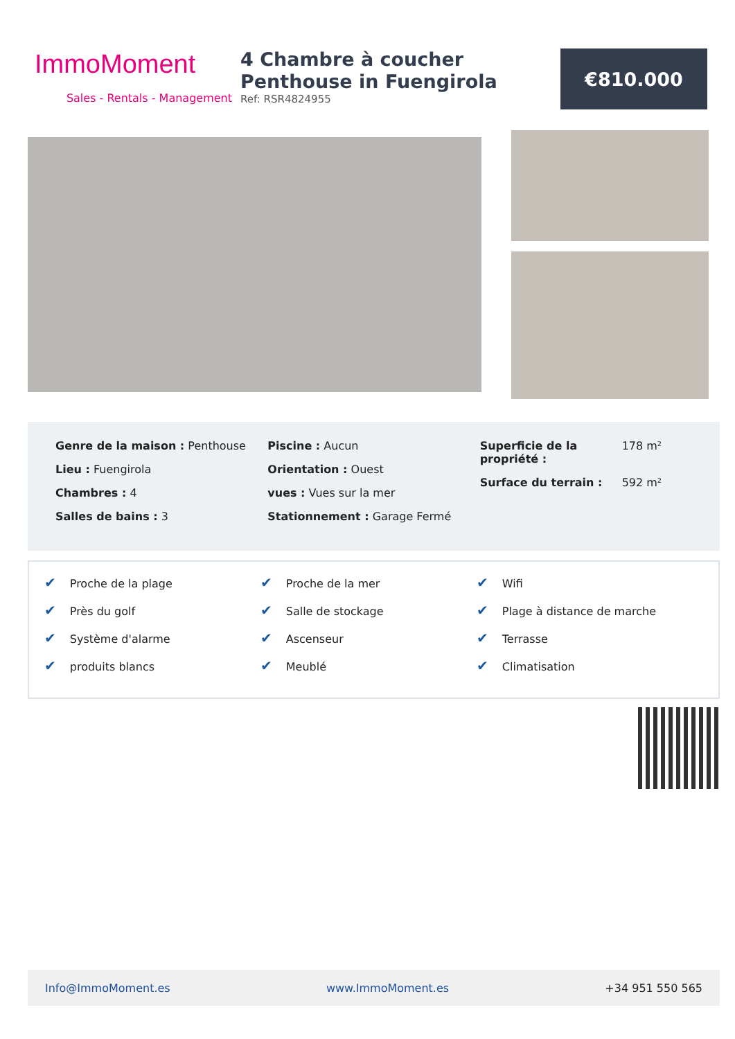ImmoMoment
Sales - Rentals - Management
4 Chambre à coucher Penthouse in Fuengirola
Ref: RSR4824955
€810.000
Genre de la maison : Penthouse
Lieu : Fuengirola
Chambres : 4
Salles de bains : 3
Piscine : Aucun
Orientation : Ouest
vues : Vues sur la mer
Stationnement : Garage Fermé
Superficie de la propriété : 178 m²
Surface du terrain : 592 m²
✔ Proche de la plage
✔ Près du golf
✔ Système d'alarme
✔ produits blancs
✔ Proche de la mer
✔ Salle de stockage
✔ Ascenseur
✔ Meublé
✔ Wifi
✔ Plage à distance de marche
✔ Terrasse
✔ Climatisation
Info@ImmoMoment.es www.ImmoMoment.es +34 951 550 565